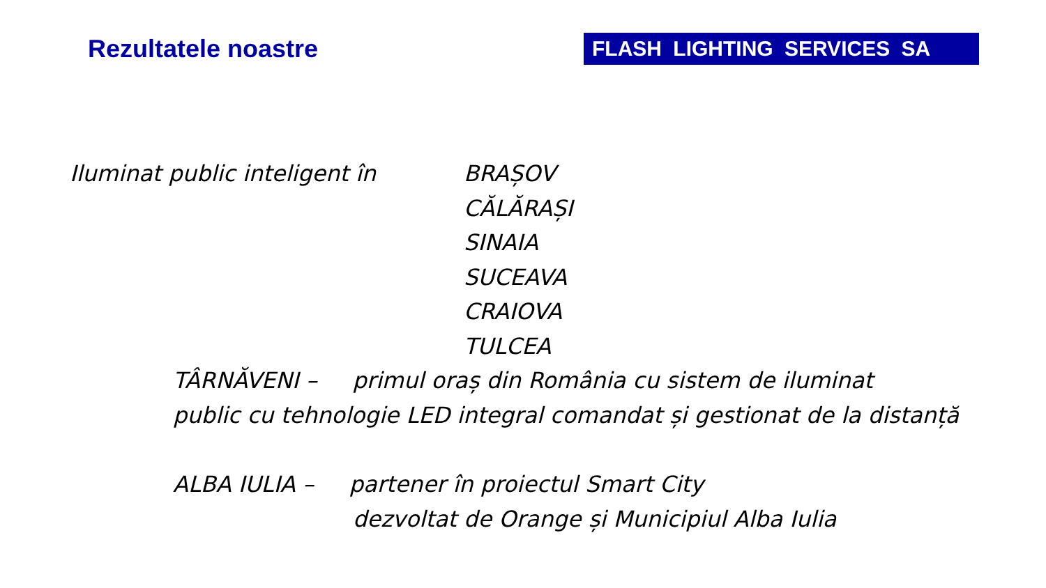Rezultatele noastre
FLASH LIGHTING SERVICES SA
Iluminat public inteligent în BRAȘOV
CĂLĂRAȘI
SINAIA
SUCEAVA
CRAIOVA
TULCEA
TÂRNĂVENI – primul oraș din România cu sistem de iluminat
public cu tehnologie LED integral comandat și gestionat de la distanță
ALBA IULIA – partener în proiectul Smart City
dezvoltat de Orange și Municipiul Alba Iulia